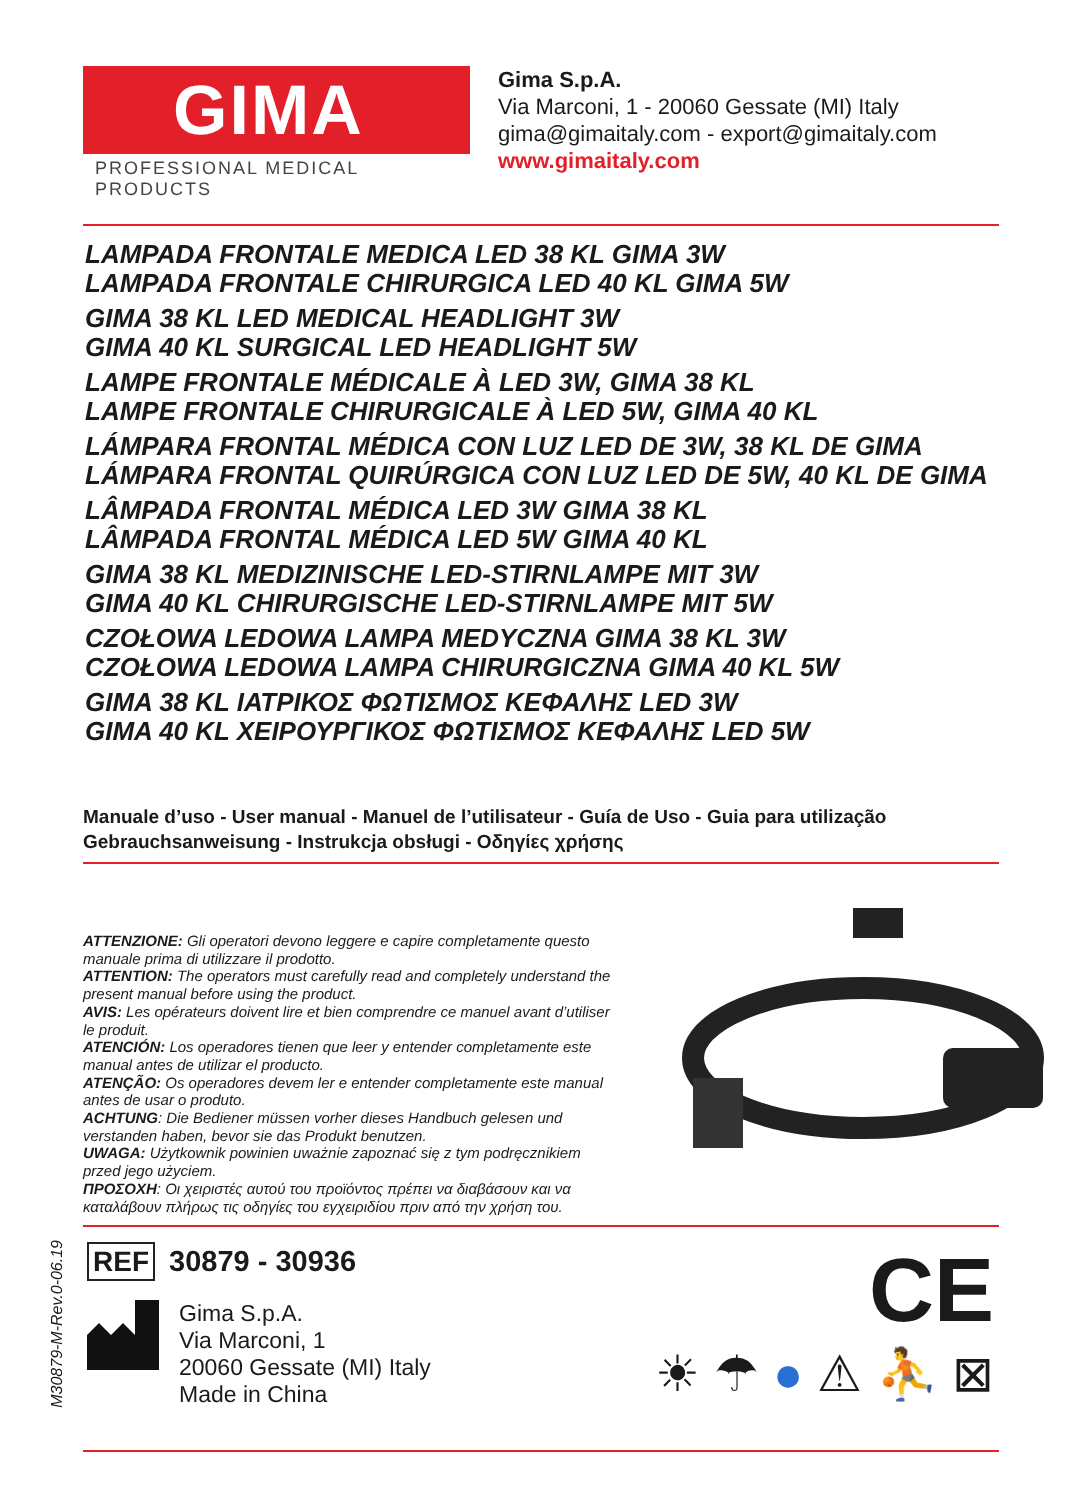GIMA
PROFESSIONAL MEDICAL PRODUCTS
Gima S.p.A.
Via Marconi, 1 - 20060 Gessate (MI) Italy
gima@gimaitaly.com - export@gimaitaly.com
www.gimaitaly.com
LAMPADA FRONTALE MEDICA LED 38 KL GIMA 3W
LAMPADA FRONTALE CHIRURGICA LED 40 KL GIMA 5W
GIMA 38 KL LED MEDICAL HEADLIGHT 3W
GIMA 40 KL SURGICAL LED HEADLIGHT 5W
LAMPE FRONTALE MÉDICALE À LED 3W, GIMA 38 KL
LAMPE FRONTALE CHIRURGICALE À LED 5W, GIMA 40 KL
LÁMPARA FRONTAL MÉDICA CON LUZ LED DE 3W, 38 KL DE GIMA
LÁMPARA FRONTAL QUIRÚRGICA CON LUZ LED DE 5W, 40 KL DE GIMA
LÂMPADA FRONTAL MÉDICA LED 3W GIMA 38 KL
LÂMPADA FRONTAL MÉDICA LED 5W GIMA 40 KL
GIMA 38 KL MEDIZINISCHE LED-STIRNLAMPE MIT 3W
GIMA 40 KL CHIRURGISCHE LED-STIRNLAMPE MIT 5W
CZOŁOWA LEDOWA LAMPA MEDYCZNA GIMA 38 KL 3W
CZOŁOWA LEDOWA LAMPA CHIRURGICZNA GIMA 40 KL 5W
GIMA 38 KL ΙΑΤΡΙΚΟΣ ΦΩΤΙΣΜΟΣ ΚΕΦΑΛΗΣ LED 3W
GIMA 40 KL ΧΕΙΡΟΥΡΓΙΚΟΣ ΦΩΤΙΣΜΟΣ ΚΕΦΑΛΗΣ LED 5W
Manuale d’uso - User manual - Manuel de l’utilisateur - Guía de Uso - Guia para utilização
Gebrauchsanweisung - Instrukcja obsługi - Οδηγίες χρήσης
ATTENZIONE: Gli operatori devono leggere e capire completamente questo manuale prima di utilizzare il prodotto.
ATTENTION: The operators must carefully read and completely understand the present manual before using the product.
AVIS: Les opérateurs doivent lire et bien comprendre ce manuel avant d’utiliser le produit.
ATENCIÓN: Los operadores tienen que leer y entender completamente este manual antes de utilizar el producto.
ATENÇÃO: Os operadores devem ler e entender completamente este manual antes de usar o produto.
ACHTUNG: Die Bediener müssen vorher dieses Handbuch gelesen und verstanden haben, bevor sie das Produkt benutzen.
UWAGA: Użytkownik powinien uważnie zapoznać się z tym podręcznikiem przed jego użyciem.
ΠΡΟΣΟΧΗ: Οι χειριστές αυτού του προϊόντος πρέπει να διαβάσουν και να καταλάβουν πλήρως τις οδηγίες του εγχειριδίου πριν από την χρήση του.
M30879-M-Rev.0-06.19
REF 30879 - 30936
Gima S.p.A.
Via Marconi, 1
20060 Gessate (MI) Italy
Made in China
CE
☀ ☂ ● ⚠ ⛹ ⊠